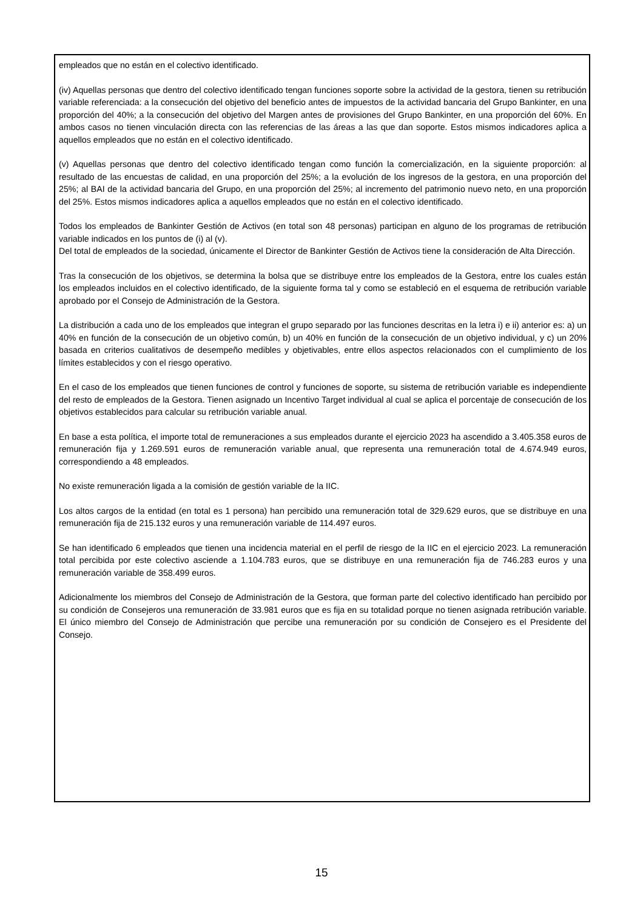empleados que no están en el colectivo identificado.
(iv) Aquellas personas que dentro del colectivo identificado tengan funciones soporte sobre la actividad de la gestora, tienen su retribución variable referenciada: a la consecución del objetivo del beneficio antes de impuestos de la actividad bancaria del Grupo Bankinter, en una proporción del 40%; a la consecución del objetivo del Margen antes de provisiones del Grupo Bankinter, en una proporción del 60%. En ambos casos no tienen vinculación directa con las referencias de las áreas a las que dan soporte. Estos mismos indicadores aplica a aquellos empleados que no están en el colectivo identificado.
(v) Aquellas personas que dentro del colectivo identificado tengan como función la comercialización, en la siguiente proporción: al resultado de las encuestas de calidad, en una proporción del 25%; a la evolución de los ingresos de la gestora, en una proporción del 25%; al BAI de la actividad bancaria del Grupo, en una proporción del 25%; al incremento del patrimonio nuevo neto, en una proporción del 25%. Estos mismos indicadores aplica a aquellos empleados que no están en el colectivo identificado.
Todos los empleados de Bankinter Gestión de Activos (en total son 48 personas) participan en alguno de los programas de retribución variable indicados en los puntos de (i) al (v).
Del total de empleados de la sociedad, únicamente el Director de Bankinter Gestión de Activos tiene la consideración de Alta Dirección.
Tras la consecución de los objetivos, se determina la bolsa que se distribuye entre los empleados de la Gestora, entre los cuales están los empleados incluidos en el colectivo identificado, de la siguiente forma tal y como se estableció en el esquema de retribución variable aprobado por el Consejo de Administración de la Gestora.
La distribución a cada uno de los empleados que integran el grupo separado por las funciones descritas en la letra i) e ii) anterior es: a) un 40% en función de la consecución de un objetivo común, b) un 40% en función de la consecución de un objetivo individual, y c) un 20% basada en criterios cualitativos de desempeño medibles y objetivables, entre ellos aspectos relacionados con el cumplimiento de los límites establecidos y con el riesgo operativo.
En el caso de los empleados que tienen funciones de control y funciones de soporte, su sistema de retribución variable es independiente del resto de empleados de la Gestora. Tienen asignado un Incentivo Target individual al cual se aplica el porcentaje de consecución de los objetivos establecidos para calcular su retribución variable anual.
En base a esta política, el importe total de remuneraciones a sus empleados durante el ejercicio 2023 ha ascendido a 3.405.358 euros de remuneración fija y 1.269.591 euros de remuneración variable anual, que representa una remuneración total de 4.674.949 euros, correspondiendo a 48 empleados.
No existe remuneración ligada a la comisión de gestión variable de la IIC.
Los altos cargos de la entidad (en total es 1 persona) han percibido una remuneración total de 329.629 euros, que se distribuye en una remuneración fija de 215.132 euros y una remuneración variable de 114.497 euros.
Se han identificado 6 empleados que tienen una incidencia material en el perfil de riesgo de la IIC en el ejercicio 2023. La remuneración total percibida por este colectivo asciende a 1.104.783 euros, que se distribuye en una remuneración fija de 746.283 euros y una remuneración variable de 358.499 euros.
Adicionalmente los miembros del Consejo de Administración de la Gestora, que forman parte del colectivo identificado han percibido por su condición de Consejeros una remuneración de 33.981 euros que es fija en su totalidad porque no tienen asignada retribución variable. El único miembro del Consejo de Administración que percibe una remuneración por su condición de Consejero es el Presidente del Consejo.
15